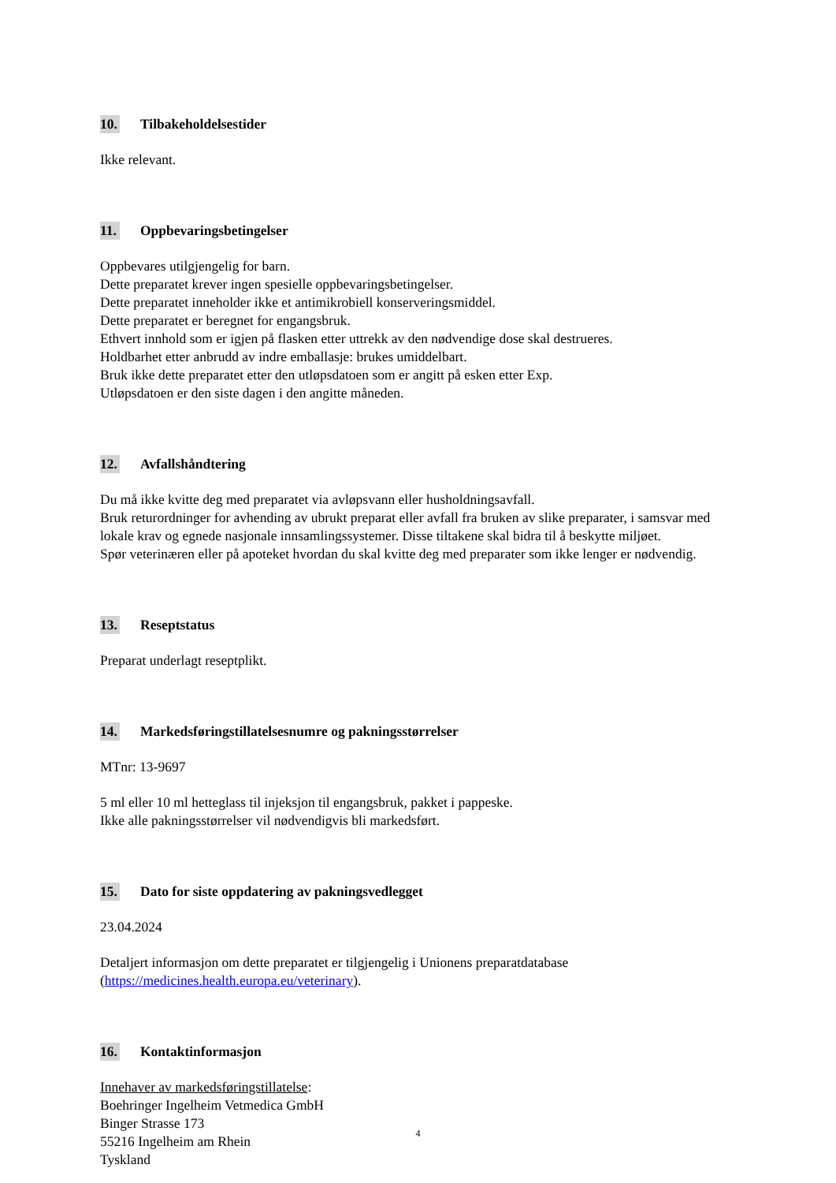10. Tilbakeholdelsestider
Ikke relevant.
11. Oppbevaringsbetingelser
Oppbevares utilgjengelig for barn.
Dette preparatet krever ingen spesielle oppbevaringsbetingelser.
Dette preparatet inneholder ikke et antimikrobiell konserveringsmiddel.
Dette preparatet er beregnet for engangsbruk.
Ethvert innhold som er igjen på flasken etter uttrekk av den nødvendige dose skal destrueres.
Holdbarhet etter anbrudd av indre emballasje: brukes umiddelbart.
Bruk ikke dette preparatet etter den utløpsdatoen som er angitt på esken etter Exp.
Utløpsdatoen er den siste dagen i den angitte måneden.
12. Avfallshåndtering
Du må ikke kvitte deg med preparatet via avløpsvann eller husholdningsavfall.
Bruk returordninger for avhending av ubrukt preparat eller avfall fra bruken av slike preparater, i samsvar med lokale krav og egnede nasjonale innsamlingssystemer. Disse tiltakene skal bidra til å beskytte miljøet.
Spør veterinæren eller på apoteket hvordan du skal kvitte deg med preparater som ikke lenger er nødvendig.
13. Reseptstatus
Preparat underlagt reseptplikt.
14. Markedsføringstillatelsesnumre og pakningsstørrelser
MTnr: 13-9697
5 ml eller 10 ml hetteglass til injeksjon til engangsbruk, pakket i pappeske.
Ikke alle pakningsstørrelser vil nødvendigvis bli markedsført.
15. Dato for siste oppdatering av pakningsvedlegget
23.04.2024
Detaljert informasjon om dette preparatet er tilgjengelig i Unionens preparatdatabase (https://medicines.health.europa.eu/veterinary).
16. Kontaktinformasjon
Innehaver av markedsføringstillatelse:
Boehringer Ingelheim Vetmedica GmbH
Binger Strasse 173
55216 Ingelheim am Rhein
Tyskland
4